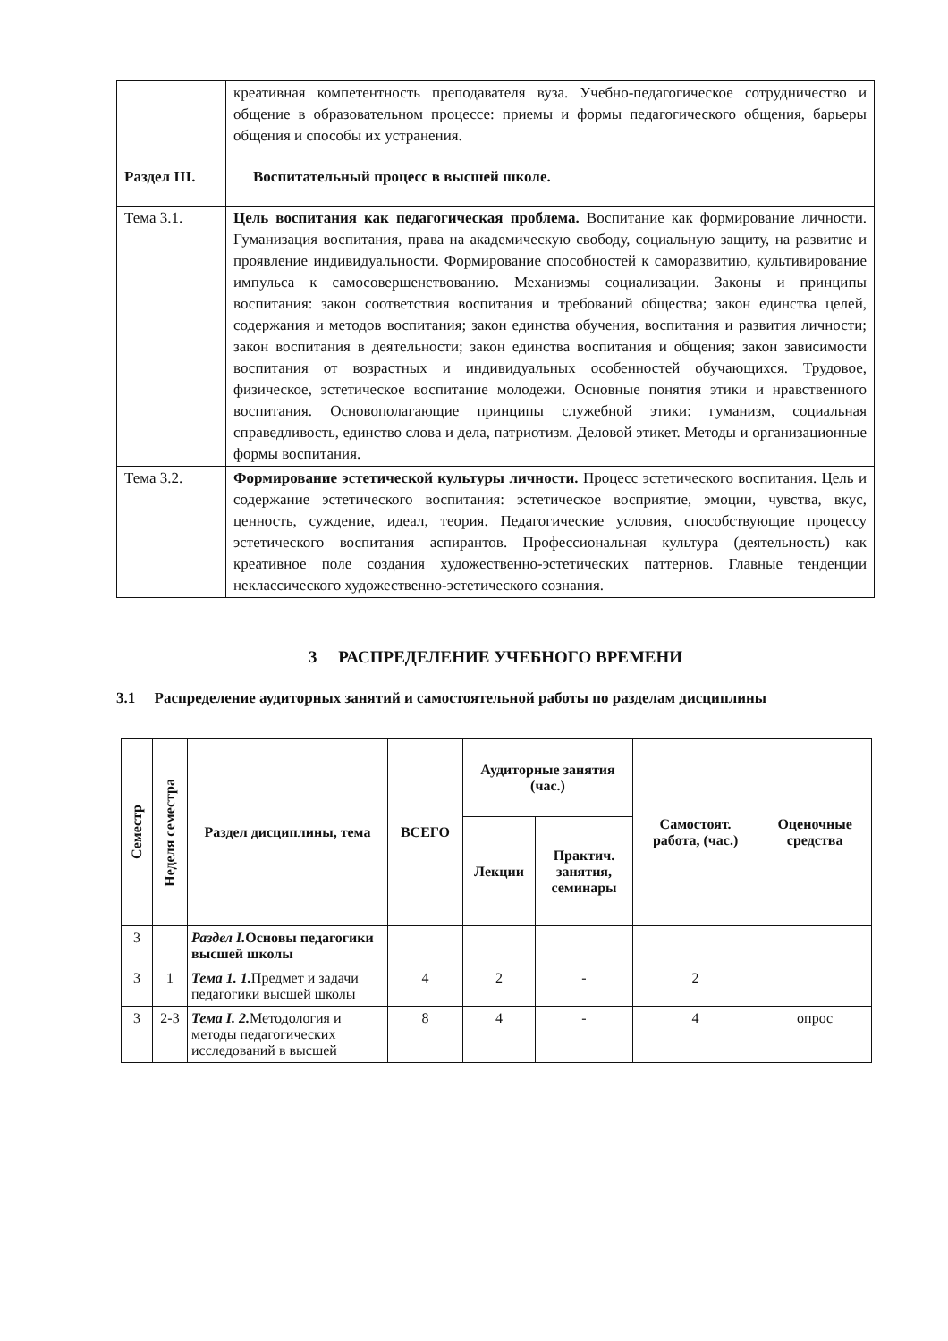| | креативная компетентность преподавателя вуза. Учебно-педагогическое сотрудничество и общение в образовательном процессе: приемы и формы педагогического общения, барьеры общения и способы их устранения. |
| Раздел III. | Воспитательный процесс в высшей школе. |
| Тема 3.1. | Цель воспитания как педагогическая проблема. Воспитание как формирование личности. Гуманизация воспитания, права на академическую свободу, социальную защиту, на развитие и проявление индивидуальности. Формирование способностей к саморазвитию, культивирование импульса к самосовершенствованию. Механизмы социализации. Законы и принципы воспитания: закон соответствия воспитания и требований общества; закон единства целей, содержания и методов воспитания; закон единства обучения, воспитания и развития личности; закон воспитания в деятельности; закон единства воспитания и общения; закон зависимости воспитания от возрастных и индивидуальных особенностей обучающихся. Трудовое, физическое, эстетическое воспитание молодежи. Основные понятия этики и нравственного воспитания. Основополагающие принципы служебной этики: гуманизм, социальная справедливость, единство слова и дела, патриотизм. Деловой этикет. Методы и организационные формы воспитания. |
| Тема 3.2. | Формирование эстетической культуры личности. Процесс эстетического воспитания. Цель и содержание эстетического воспитания: эстетическое восприятие, эмоции, чувства, вкус, ценность, суждение, идеал, теория. Педагогические условия, способствующие процессу эстетического воспитания аспирантов. Профессиональная культура (деятельность) как креативное поле создания художественно-эстетических паттернов. Главные тенденции неклассического художественно-эстетического сознания. |
3 РАСПРЕДЕЛЕНИЕ УЧЕБНОГО ВРЕМЕНИ
3.1 Распределение аудиторных занятий и самостоятельной работы по разделам дисциплины
| Семестр | Неделя семестра | Раздел дисциплины, тема | ВСЕГО | Аудиторные занятия (час.) | | Самостоят. работа, (час.) | Оценочные средства |
| --- | --- | --- | --- | --- | --- | --- | --- |
| | | | | Лекции | Практич. занятия, семинары | | |
| 3 | | Раздел I. Основы педагогики высшей школы | | | | | |
| 3 | 1 | Тема 1. 1. Предмет и задачи педагогики высшей школы | 4 | 2 | - | 2 | |
| 3 | 2-3 | Тема I. 2. Методология и методы педагогических исследований в высшей | 8 | 4 | - | 4 | опрос |